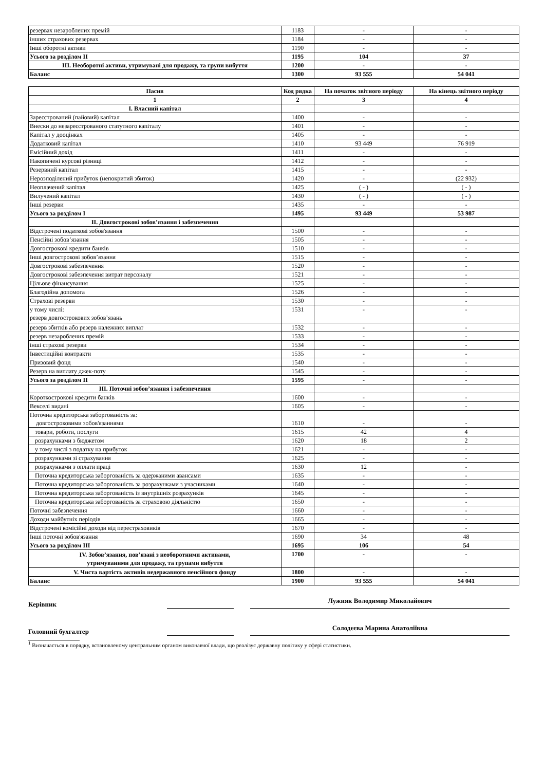| резервах незароблених премій | 1183 | - | - |
| інших страхових резервах | 1184 | - | - |
| Інші оборотні активи | 1190 | - | - |
| Усього за розділом II | 1195 | 104 | 37 |
| III. Необоротні активи, утримувані для продажу, та групи вибуття | 1200 | - | - |
| Баланс | 1300 | 93 555 | 54 041 |
| Пасив | Код рядка | На початок звітного періоду | На кінець звітного періоду |
| --- | --- | --- | --- |
| 1 | 2 | 3 | 4 |
| I. Власний капітал | | | |
| Зареєстрований (пайовий) капітал | 1400 | - | - |
| Внески до незареєстрованого статутного капіталу | 1401 | - | - |
| Капітал у дооцінках | 1405 | - | - |
| Додатковий капітал | 1410 | 93 449 | 76 919 |
| Емісійний дохід | 1411 | - | - |
| Накопичені курсові різниці | 1412 | - | - |
| Резервний капітал | 1415 | - | - |
| Нерозподілений прибуток (непокритий збиток) | 1420 | - | (22 932) |
| Неоплачений капітал | 1425 | ( - ) | ( - ) |
| Вилучений капітал | 1430 | ( - ) | ( - ) |
| Інші резерви | 1435 | - | - |
| Усього за розділом I | 1495 | 93 449 | 53 987 |
| II. Довгострокові зобов’язання і забезпечення | | | |
| Відстрочені податкові зобов'язання | 1500 | - | - |
| Пенсійні зобов’язання | 1505 | - | - |
| Довгострокові кредити банків | 1510 | - | - |
| Інші довгострокові зобов’язання | 1515 | - | - |
| Довгострокові забезпечення | 1520 | - | - |
| Довгострокові забезпечення витрат персоналу | 1521 | - | - |
| Цільове фінансування | 1525 | - | - |
| Благодійна допомога | 1526 | - | - |
| Страхові резерви | 1530 | - | - |
| у тому числі: резерв довгострокових зобов’язань | 1531 | - | - |
| резерв збитків або резерв належних виплат | 1532 | - | - |
| резерв незароблених премій | 1533 | - | - |
| інші страхові резерви | 1534 | - | - |
| Інвестиційні контракти | 1535 | - | - |
| Призовий фонд | 1540 | - | - |
| Резерв на виплату джек-поту | 1545 | - | - |
| Усього за розділом II | 1595 | - | - |
| III. Поточні зобов’язання і забезпечення | | | |
| Короткострокові кредити банків | 1600 | - | - |
| Векселі видані | 1605 | - | - |
| Поточна кредиторська заборгованість за: довгостроковими зобов'язаннями | 1610 | - | - |
| товари, роботи, послуги | 1615 | 42 | 4 |
| розрахунками з бюджетом | 1620 | 18 | 2 |
| у тому числі з податку на прибуток | 1621 | - | - |
| розрахунками зі страхування | 1625 | - | - |
| розрахунками з оплати праці | 1630 | 12 | - |
| Поточна кредиторська заборгованість за одержаними авансами | 1635 | - | - |
| Поточна кредиторська заборгованість за розрахунками з учасниками | 1640 | - | - |
| Поточна кредиторська заборгованість із внутрішніх розрахунків | 1645 | - | - |
| Поточна кредиторська заборгованість за страховою діяльністю | 1650 | - | - |
| Поточні забезпечення | 1660 | - | - |
| Доходи майбутніх періодів | 1665 | - | - |
| Відстрочені комісійні доходи від перестраховиків | 1670 | - | - |
| Інші поточні зобов'язання | 1690 | 34 | 48 |
| Усього за розділом III | 1695 | 106 | 54 |
| IV. Зобов’язання, пов’язані з необоротними активами, утримуваними для продажу, та групами вибуття | 1700 | - | - |
| V. Чиста вартість активів недержавного пенсійного фонду | 1800 | - | - |
| Баланс | 1900 | 93 555 | 54 041 |
Керівник
Лужняк Володимир Миколайович
Головний бухгалтер
Солодєєва Марина Анатоліївна
<sup>1</sup> Визначається в порядку, встановленому центральним органом виконавчої влади, що реалізує державну політику у сфері статистики.